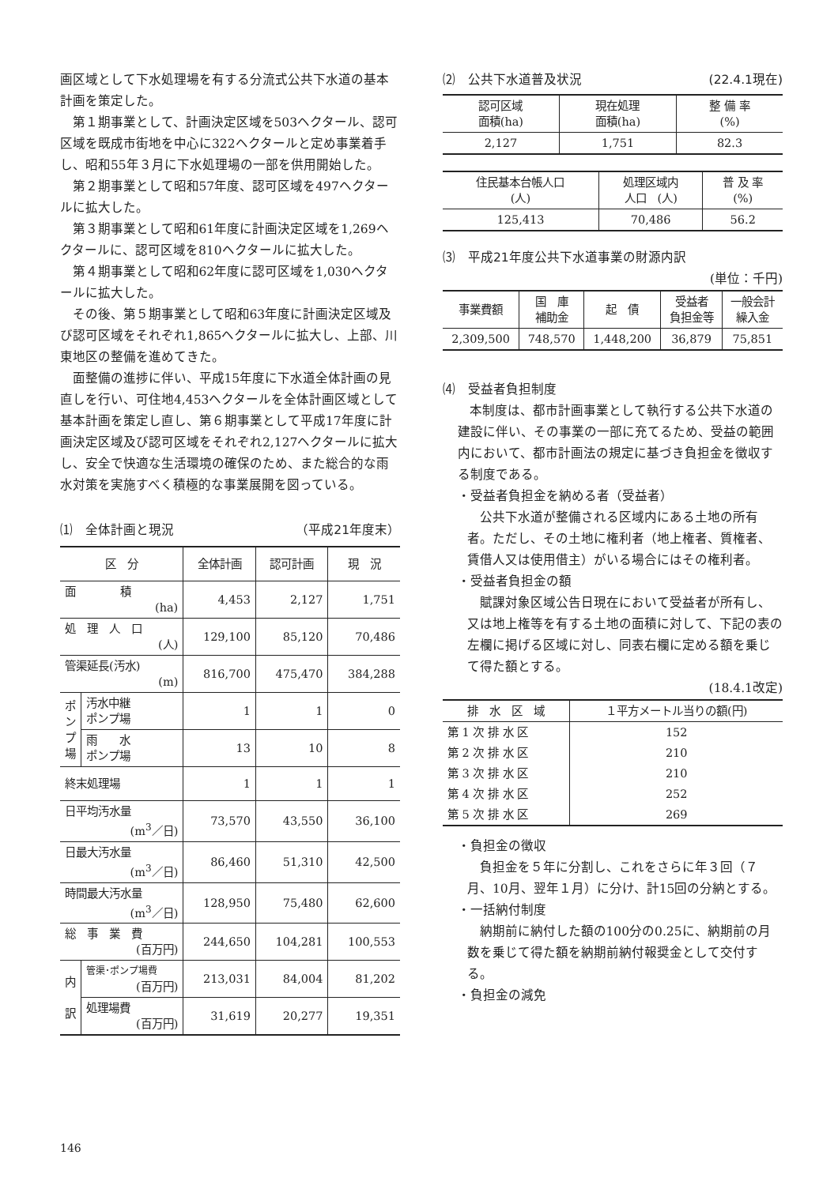画区域として下水処理場を有する分流式公共下水道の基本計画を策定した。
第１期事業として、計画決定区域を503ヘクタール、認可区域を既成市街地を中心に322ヘクタールと定め事業着手し、昭和55年３月に下水処理場の一部を供用開始した。
第２期事業として昭和57年度、認可区域を497ヘクタールに拡大した。
第３期事業として昭和61年度に計画決定区域を1,269ヘクタールに、認可区域を810ヘクタールに拡大した。
第４期事業として昭和62年度に認可区域を1,030ヘクタールに拡大した。
その後、第５期事業として昭和63年度に計画決定区域及び認可区域をそれぞれ1,865ヘクタールに拡大し、上部、川東地区の整備を進めてきた。
面整備の進捗に伴い、平成15年度に下水道全体計画の見直しを行い、可住地4,453ヘクタールを全体計画区域として基本計画を策定し直し、第６期事業として平成17年度に計画決定区域及び認可区域をそれぞれ2,127ヘクタールに拡大し、安全で快適な生活環境の確保のため、また総合的な雨水対策を実施すべく積極的な事業展開を図っている。
⑴　全体計画と現況 （平成21年度末）
| 区 分 | | 全体計画 | 認可計画 | 現 況 |
| --- | --- | --- | --- | --- |
| 面 積 (ha) | | 4,453 | 2,127 | 1,751 |
| 処 理 人 口 (人) | | 129,100 | 85,120 | 70,486 |
| 管渠延長(汚水) (m) | | 816,700 | 475,470 | 384,288 |
| ポンプ場 | 汚水中継 ポンプ場 | 1 | 1 | 0 |
| | 雨 水 ポンプ場 | 13 | 10 | 8 |
| 終末処理場 | | 1 | 1 | 1 |
| 日平均汚水量 (m<sup>3</sup>／日) | | 73,570 | 43,550 | 36,100 |
| 日最大汚水量 (m<sup>3</sup>／日) | | 86,460 | 51,310 | 42,500 |
| 時間最大汚水量 (m<sup>3</sup>／日) | | 128,950 | 75,480 | 62,600 |
| 総 事 業 費 (百万円) | | 244,650 | 104,281 | 100,553 |
| 内 訳 | 管渠･ポンプ場費 (百万円) | 213,031 | 84,004 | 81,202 |
| | 処理場費 (百万円) | 31,619 | 20,277 | 19,351 |
⑵　公共下水道普及状況 (22.4.1現在)
| 認可区域 面積(ha) | 現在処理 面積(ha) | 整 備 率 (%) |
| --- | --- | --- |
| 2,127 | 1,751 | 82.3 |
| 住民基本台帳人口 (人) | 処理区域内 人口 (人) | 普 及 率 (%) |
| --- | --- | --- |
| 125,413 | 70,486 | 56.2 |
⑶　平成21年度公共下水道事業の財源内訳
(単位：千円)
| 事業費額 | 国 庫 補助金 | 起 債 | 受益者 負担金等 | 一般会計 繰入金 |
| --- | --- | --- | --- | --- |
| 2,309,500 | 748,570 | 1,448,200 | 36,879 | 75,851 |
⑷　受益者負担制度
本制度は、都市計画事業として執行する公共下水道の建設に伴い、その事業の一部に充てるため、受益の範囲内において、都市計画法の規定に基づき負担金を徴収する制度である。
・受益者負担金を納める者（受益者）
公共下水道が整備される区域内にある土地の所有者。ただし、その土地に権利者（地上権者、質権者、賃借人又は使用借主）がいる場合にはその権利者。
・受益者負担金の額
賦課対象区域公告日現在において受益者が所有し、又は地上権等を有する土地の面積に対して、下記の表の左欄に掲げる区域に対し、同表右欄に定める額を乗じて得た額とする。
(18.4.1改定)
| 排 水 区 域 | １平方メートル当りの額(円) |
| --- | --- |
| 第 1 次 排 水 区 | 152 |
| 第 2 次 排 水 区 | 210 |
| 第 3 次 排 水 区 | 210 |
| 第 4 次 排 水 区 | 252 |
| 第 5 次 排 水 区 | 269 |
・負担金の徴収
負担金を５年に分割し、これをさらに年３回（７月、10月、翌年１月）に分け、計15回の分納とする。
・一括納付制度
納期前に納付した額の100分の0.25に、納期前の月数を乗じて得た額を納期前納付報奨金として交付する。
・負担金の減免
146